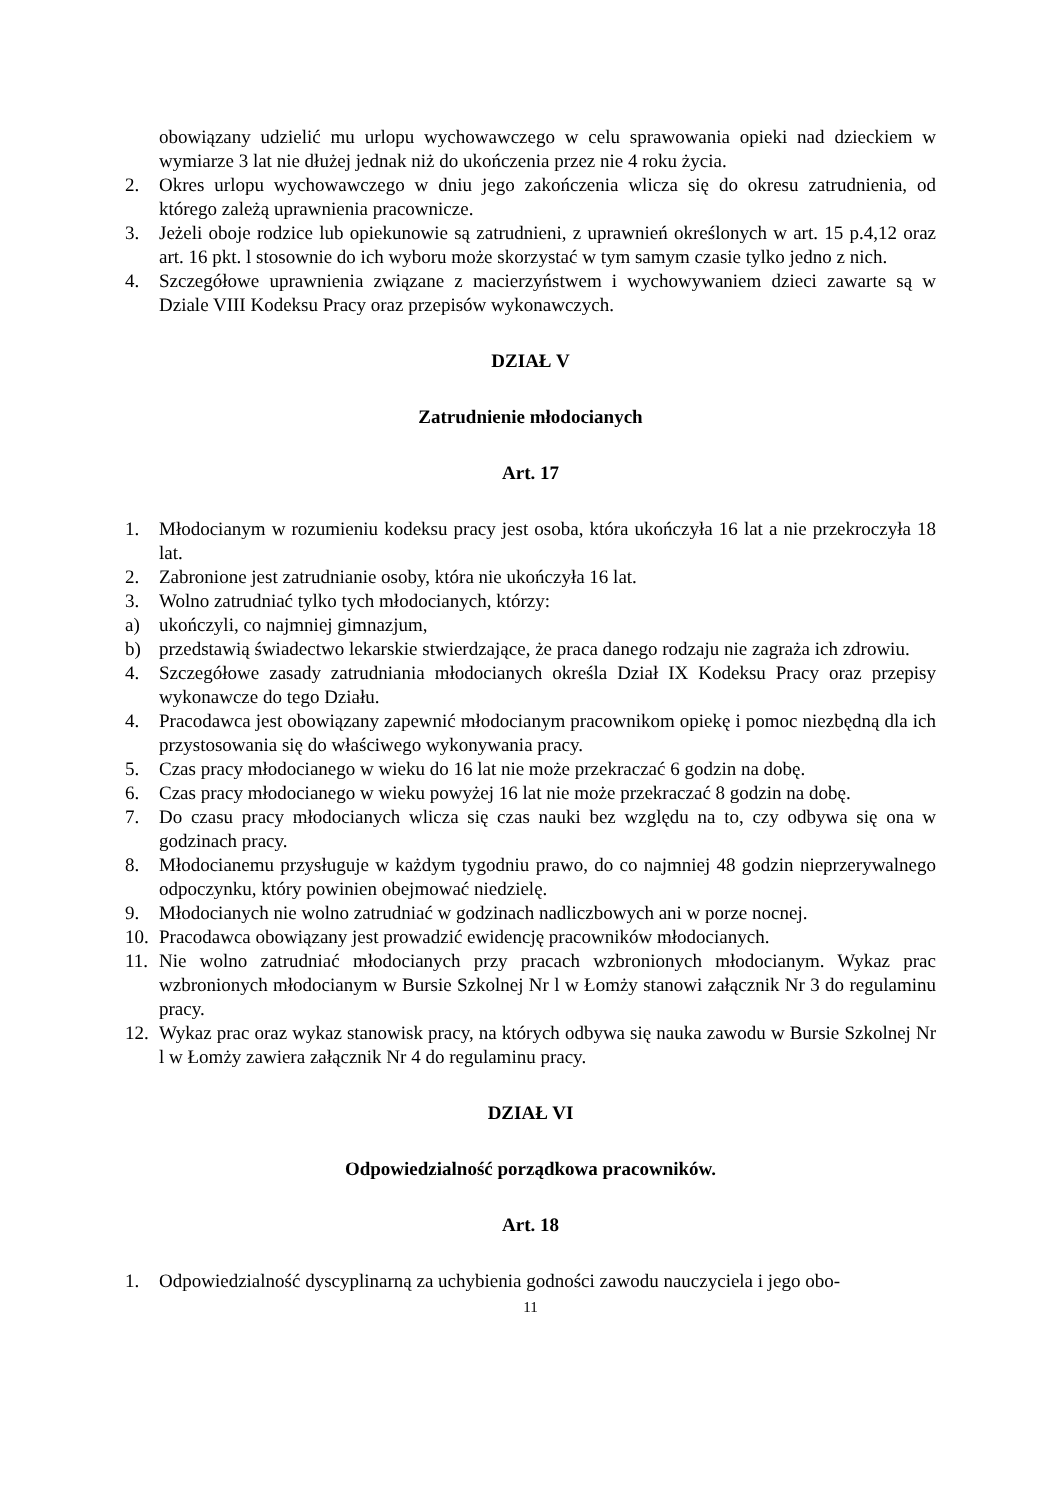obowiązany udzielić mu urlopu wychowawczego w celu sprawowania opieki nad dzieckiem w wymiarze 3 lat nie dłużej jednak niż do ukończenia przez nie 4 roku życia.
2. Okres urlopu wychowawczego w dniu jego zakończenia wlicza się do okresu zatrudnienia, od którego zależą uprawnienia pracownicze.
3. Jeżeli oboje rodzice lub opiekunowie są zatrudnieni, z uprawnień określonych w art. 15 p.4,12 oraz art. 16 pkt. l stosownie do ich wyboru może skorzystać w tym samym czasie tylko jedno z nich.
4. Szczegółowe uprawnienia związane z macierzyństwem i wychowywaniem dzieci zawarte są w Dziale VIII Kodeksu Pracy oraz przepisów wykonawczych.
DZIAŁ V
Zatrudnienie młodocianych
Art. 17
1. Młodocianym w rozumieniu kodeksu pracy jest osoba, która ukończyła 16 lat a nie przekroczyła 18 lat.
2. Zabronione jest zatrudnianie osoby, która nie ukończyła 16 lat.
3. Wolno zatrudniać tylko tych młodocianych, którzy:
a) ukończyli, co najmniej gimnazjum,
b) przedstawią świadectwo lekarskie stwierdzające, że praca danego rodzaju nie zagraża ich zdrowiu.
4. Szczegółowe zasady zatrudniania młodocianych określa Dział IX Kodeksu Pracy oraz przepisy wykonawcze do tego Działu.
4. Pracodawca jest obowiązany zapewnić młodocianym pracownikom opiekę i pomoc niezbędną dla ich przystosowania się do właściwego wykonywania pracy.
5. Czas pracy młodocianego w wieku do 16 lat nie może przekraczać 6 godzin na dobę.
6. Czas pracy młodocianego w wieku powyżej 16 lat nie może przekraczać 8 godzin na dobę.
7. Do czasu pracy młodocianych wlicza się czas nauki bez względu na to, czy odbywa się ona w godzinach pracy.
8. Młodocianemu przysługuje w każdym tygodniu prawo, do co najmniej 48 godzin nieprzerywalnego odpoczynku, który powinien obejmować niedzielę.
9. Młodocianych nie wolno zatrudniać w godzinach nadliczbowych ani w porze nocnej.
10. Pracodawca obowiązany jest prowadzić ewidencję pracowników młodocianych.
11. Nie wolno zatrudniać młodocianych przy pracach wzbronionych młodocianym. Wykaz prac wzbronionych młodocianym w Bursie Szkolnej Nr l w Łomży stanowi załącznik Nr 3 do regulaminu pracy.
12. Wykaz prac oraz wykaz stanowisk pracy, na których odbywa się nauka zawodu w Bursie Szkolnej Nr l w Łomży zawiera załącznik Nr 4 do regulaminu pracy.
DZIAŁ VI
Odpowiedzialność porządkowa pracowników.
Art. 18
1. Odpowiedzialność dyscyplinarną za uchybienia godności zawodu nauczyciela i jego obo-
11